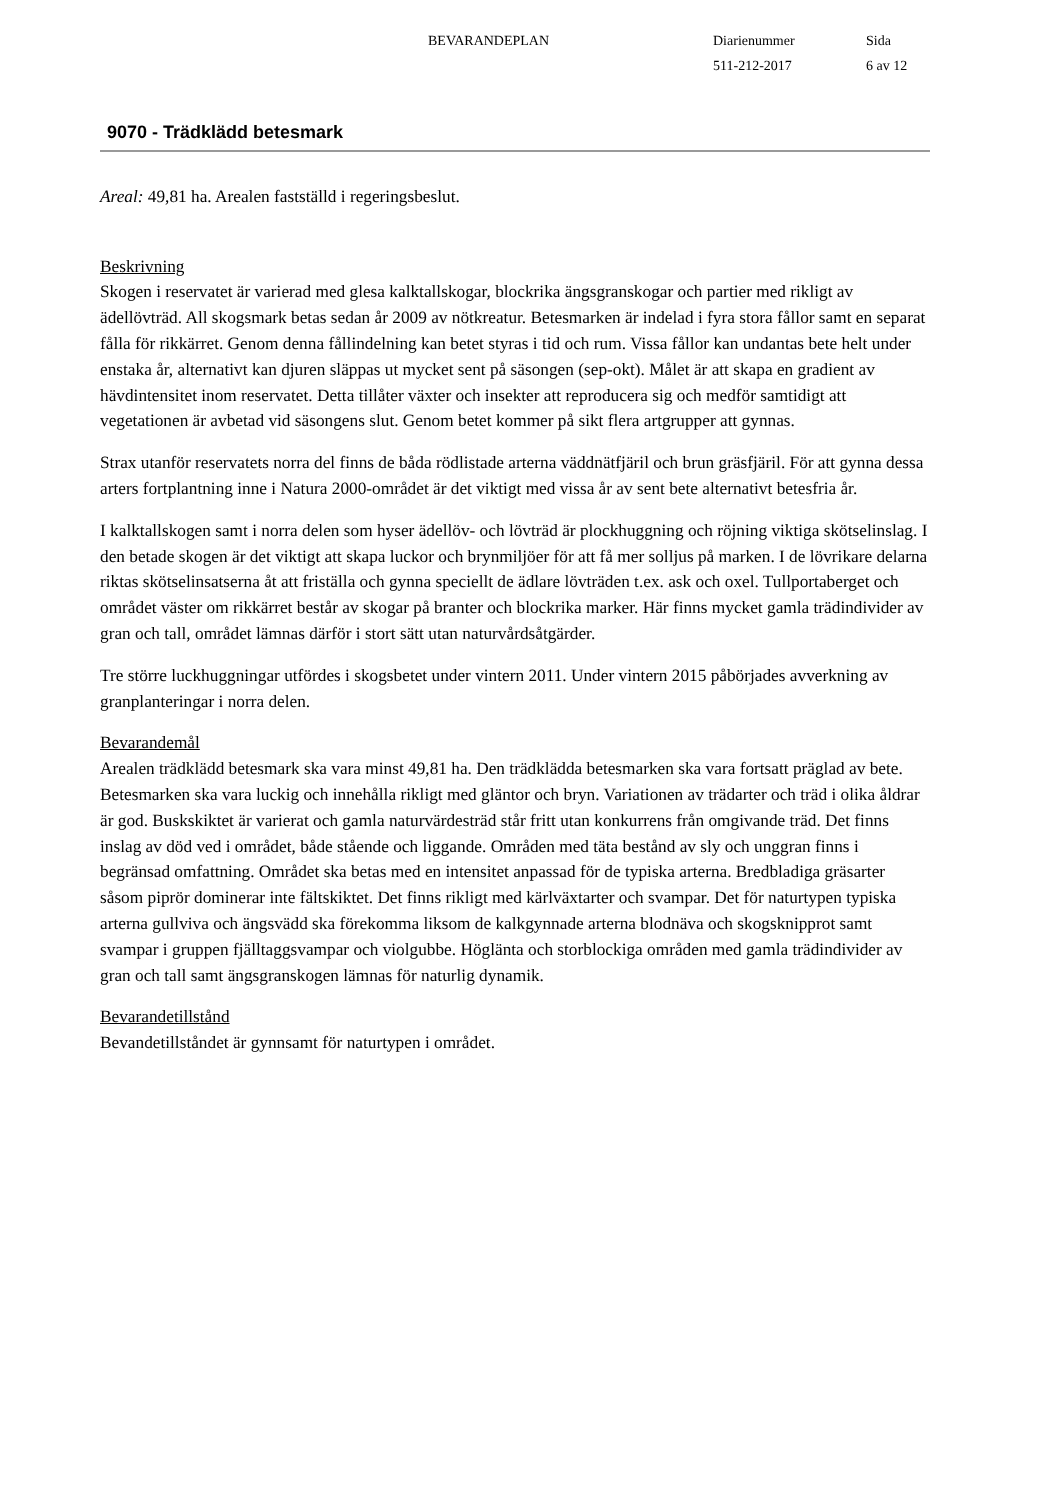BEVARANDEPLAN Diarienummer
511-212-2017
Sida
6 av 12
9070 - Trädklädd betesmark
Areal: 49,81 ha. Arealen fastställd i regeringsbeslut.
Beskrivning
Skogen i reservatet är varierad med glesa kalktallskogar, blockrika ängsgranskogar och partier med rikligt av ädellövträd. All skogsmark betas sedan år 2009 av nötkreatur. Betesmarken är indelad i fyra stora fållor samt en separat fålla för rikkärret. Genom denna fållindelning kan betet styras i tid och rum. Vissa fållor kan undantas bete helt under enstaka år, alternativt kan djuren släppas ut mycket sent på säsongen (sep-okt). Målet är att skapa en gradient av hävdintensitet inom reservatet. Detta tillåter växter och insekter att reproducera sig och medför samtidigt att vegetationen är avbetad vid säsongens slut. Genom betet kommer på sikt flera artgrupper att gynnas.
Strax utanför reservatets norra del finns de båda rödlistade arterna väddnätfjäril och brun gräsfjäril. För att gynna dessa arters fortplantning inne i Natura 2000-området är det viktigt med vissa år av sent bete alternativt betesfria år.
I kalktallskogen samt i norra delen som hyser ädellöv- och lövträd är plockhuggning och röjning viktiga skötselinslag. I den betade skogen är det viktigt att skapa luckor och brynmiljöer för att få mer solljus på marken. I de lövrikare delarna riktas skötselinsatserna åt att friställa och gynna speciellt de ädlare lövträden t.ex. ask och oxel. Tullportaberget och området väster om rikkärret består av skogar på branter och blockrika marker. Här finns mycket gamla trädindivider av gran och tall, området lämnas därför i stort sätt utan naturvårdsåtgärder.
Tre större luckhuggningar utfördes i skogsbetet under vintern 2011. Under vintern 2015 påbörjades avverkning av granplanteringar i norra delen.
Bevarandemål
Arealen trädklädd betesmark ska vara minst 49,81 ha. Den trädklädda betesmarken ska vara fortsatt präglad av bete. Betesmarken ska vara luckig och innehålla rikligt med gläntor och bryn. Variationen av trädarter och träd i olika åldrar är god. Buskskiktet är varierat och gamla naturvärdesträd står fritt utan konkurrens från omgivande träd. Det finns inslag av död ved i området, både stående och liggande. Områden med täta bestånd av sly och unggran finns i begränsad omfattning. Området ska betas med en intensitet anpassad för de typiska arterna. Bredbladiga gräsarter såsom piprör dominerar inte fältskiktet. Det finns rikligt med kärlväxtarter och svampar. Det för naturtypen typiska arterna gullviva och ängsvädd ska förekomma liksom de kalkgynnade arterna blodnäva och skogsknipprot samt svampar i gruppen fjälltaggsvampar och violgubbe. Höglänta och storblockiga områden med gamla trädindivider av gran och tall samt ängsgranskogen lämnas för naturlig dynamik.
Bevarandetillstånd
Bevandetillståndet är gynnsamt för naturtypen i området.